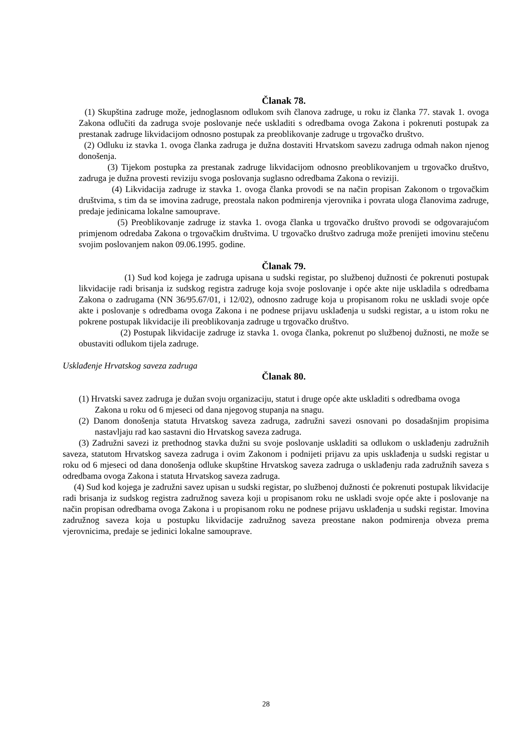Članak 78.
(1) Skupština zadruge može, jednoglasnom odlukom svih članova zadruge, u roku iz članka 77. stavak 1. ovoga Zakona odlučiti da zadruga svoje poslovanje neće uskladiti s odredbama ovoga Zakona i pokrenuti postupak za prestanak zadruge likvidacijom odnosno postupak za preoblikovanje zadruge u trgovačko društvo.
(2) Odluku iz stavka 1. ovoga članka zadruga je dužna dostaviti Hrvatskom savezu zadruga odmah nakon njenog donošenja.
(3) Tijekom postupka za prestanak zadruge likvidacijom odnosno preoblikovanjem u trgovačko društvo, zadruga je dužna provesti reviziju svoga poslovanja suglasno odredbama Zakona o reviziji.
(4) Likvidacija zadruge iz stavka 1. ovoga članka provodi se na način propisan Zakonom o trgovačkim društvima, s tim da se imovina zadruge, preostala nakon podmirenja vjerovnika i povrata uloga članovima zadruge, predaje jedinicama lokalne samouprave.
(5) Preoblikovanje zadruge iz stavka 1. ovoga članka u trgovačko društvo provodi se odgovarajućom primjenom odredaba Zakona o trgovačkim društvima. U trgovačko društvo zadruga može prenijeti imovinu stečenu svojim poslovanjem nakon 09.06.1995. godine.
Članak 79.
(1) Sud kod kojega je zadruga upisana u sudski registar, po službenoj dužnosti će pokrenuti postupak likvidacije radi brisanja iz sudskog registra zadruge koja svoje poslovanje i opće akte nije uskladila s odredbama Zakona o zadrugama (NN 36/95.67/01, i 12/02), odnosno zadruge koja u propisanom roku ne uskladi svoje opće akte i poslovanje s odredbama ovoga Zakona i ne podnese prijavu usklađenja u sudski registar, a u istom roku ne pokrene postupak likvidacije ili preoblikovanja zadruge u trgovačko društvo.
(2) Postupak likvidacije zadruge iz stavka 1. ovoga članka, pokrenut po službenoj dužnosti, ne može se obustaviti odlukom tijela zadruge.
Usklađenje Hrvatskog saveza zadruga
Članak 80.
(1) Hrvatski savez zadruga je dužan svoju organizaciju, statut i druge opće akte uskladiti s odredbama ovoga
Zakona u roku od 6 mjeseci od dana njegovog stupanja na snagu.
(2) Danom donošenja statuta Hrvatskog saveza zadruga, zadružni savezi osnovani po dosadašnjim propisima nastavljaju rad kao sastavni dio Hrvatskog saveza zadruga.
(3) Zadružni savezi iz prethodnog stavka dužni su svoje poslovanje uskladiti sa odlukom o usklađenju zadružnih saveza, statutom Hrvatskog saveza zadruga i ovim Zakonom i podnijeti prijavu za upis usklađenja u sudski registar u roku od 6 mjeseci od dana donošenja odluke skupštine Hrvatskog saveza zadruga o usklađenju rada zadružnih saveza s odredbama ovoga Zakona i statuta Hrvatskog saveza zadruga.
(4) Sud kod kojega je zadružni savez upisan u sudski registar, po službenoj dužnosti će pokrenuti postupak likvidacije radi brisanja iz sudskog registra zadružnog saveza koji u propisanom roku ne uskladi svoje opće akte i poslovanje na način propisan odredbama ovoga Zakona i u propisanom roku ne podnese prijavu usklađenja u sudski registar. Imovina zadružnog saveza koja u postupku likvidacije zadružnog saveza preostane nakon podmirenja obveza prema vjerovnicima, predaje se jedinici lokalne samouprave.
28